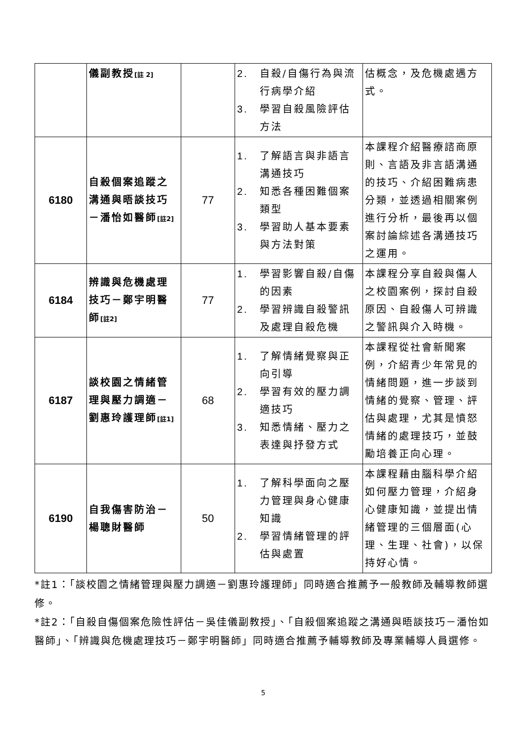| | 儀副教授 [註 2] | | 2. 自殺/自傷行為與流行病學介紹 3. 學習自殺風險評估方法 | 估概念，及危機處遇方式。 |
| 6180 | 自殺個案追蹤之溝通與晤談技巧－潘怡如醫師 [註2] | 77 | 1. 了解語言與非語言溝通技巧 2. 知悉各種困難個案類型 3. 學習助人基本要素與方法對策 | 本課程介紹醫療諮商原則、言語及非言語溝通的技巧、介紹困難病患分類，並透過相關案例進行分析，最後再以個案討論綜述各溝通技巧之運用。 |
| 6184 | 辨識與危機處理技巧－鄭宇明醫師 [註2] | 77 | 1. 學習影響自殺/自傷的因素 2. 學習辨識自殺警訊及處理自殺危機 | 本課程分享自殺與傷人之校園案例，探討自殺原因、自殺傷人可辨識之警訊與介入時機。 |
| 6187 | 談校園之情緒管理與壓力調適－劉惠玲護理師 [註1] | 68 | 1. 了解情緒覺察與正向引導 2. 學習有效的壓力調適技巧 3. 知悉情緒、壓力之表達與抒發方式 | 本課程從社會新聞案例，介紹青少年常見的情緒問題，進一步談到情緒的覺察、管理、評估與處理，尤其是憤怒情緒的處理技巧，並鼓勵培養正向心理。 |
| 6190 | 自我傷害防治－楊聰財醫師 | 50 | 1. 了解科學面向之壓力管理與身心健康知識 2. 學習情緒管理的評估與處置 | 本課程藉由腦科學介紹如何壓力管理，介紹身心健康知識，並提出情緒管理的三個層面(心理、生理、社會)，以保持好心情。 |
*註1：「談校園之情緒管理與壓力調適－劉惠玲護理師」同時適合推薦予一般教師及輔導教師選修。
*註2：「自殺自傷個案危險性評估－吳佳儀副教授」、「自殺個案追蹤之溝通與晤談技巧－潘怡如醫師」、「辨識與危機處理技巧－鄭宇明醫師」同時適合推薦予輔導教師及專業輔導人員選修。
5